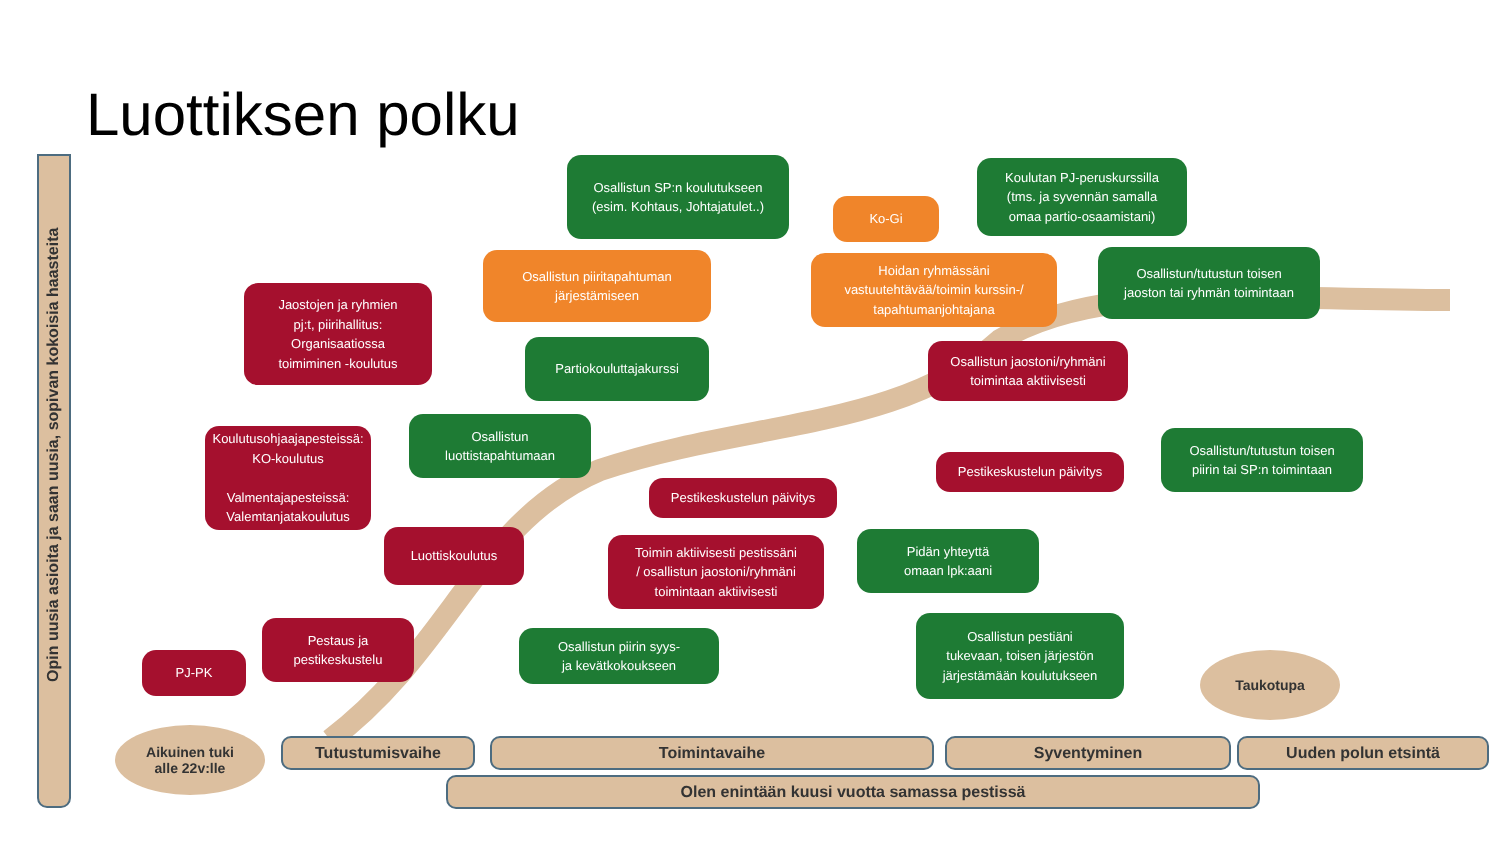Luottiksen polku
Opin uusia asioita ja saan uusia, sopivan kokoisia haasteita
Osallistun SP:n koulutukseen
(esim. Kohtaus, Johtajatulet..)
Ko-Gi
Koulutan PJ-peruskurssilla
(tms. ja syvennän samalla
omaa partio-osaamistani)
Osallistun piiritapahtuman
järjestämiseen
Hoidan ryhmässäni
vastuutehtävää/toimin kurssin-/
tapahtumanjohtajana
Osallistun/tutustun toisen
jaoston tai ryhmän toimintaan
Jaostojen ja ryhmien
pj:t, piirihallitus:
Organisaatiossa
toimiminen -koulutus
Partiokouluttajakurssi
Osallistun jaostoni/ryhmäni
toimintaa aktiivisesti
Koulutusohjaajapesteissä:
KO-koulutus
Valmentajapesteissä:
Valemtanjatakoulutus
Osallistun
luottistapahtumaan
Pestikeskustelun päivitys
Osallistun/tutustun toisen
piirin tai SP:n toimintaan
Pestikeskustelun päivitys
Luottiskoulutus
Toimin aktiivisesti pestissäni
/ osallistun jaostoni/ryhmäni
toimintaan aktiivisesti
Pidän yhteyttä
omaan lpk:aani
Pestaus ja
pestikeskustelu
Osallistun piirin syys-
ja kevätkokoukseen
Osallistun pestiäni
tukevaan, toisen järjestön
järjestämään koulutukseen
PJ-PK Taukotupa
Aikuinen tuki
alle 22v:lle
Tutustumisvaihe Toimintavaihe Syventyminen Uuden polun etsintä
Olen enintään kuusi vuotta samassa pestissä